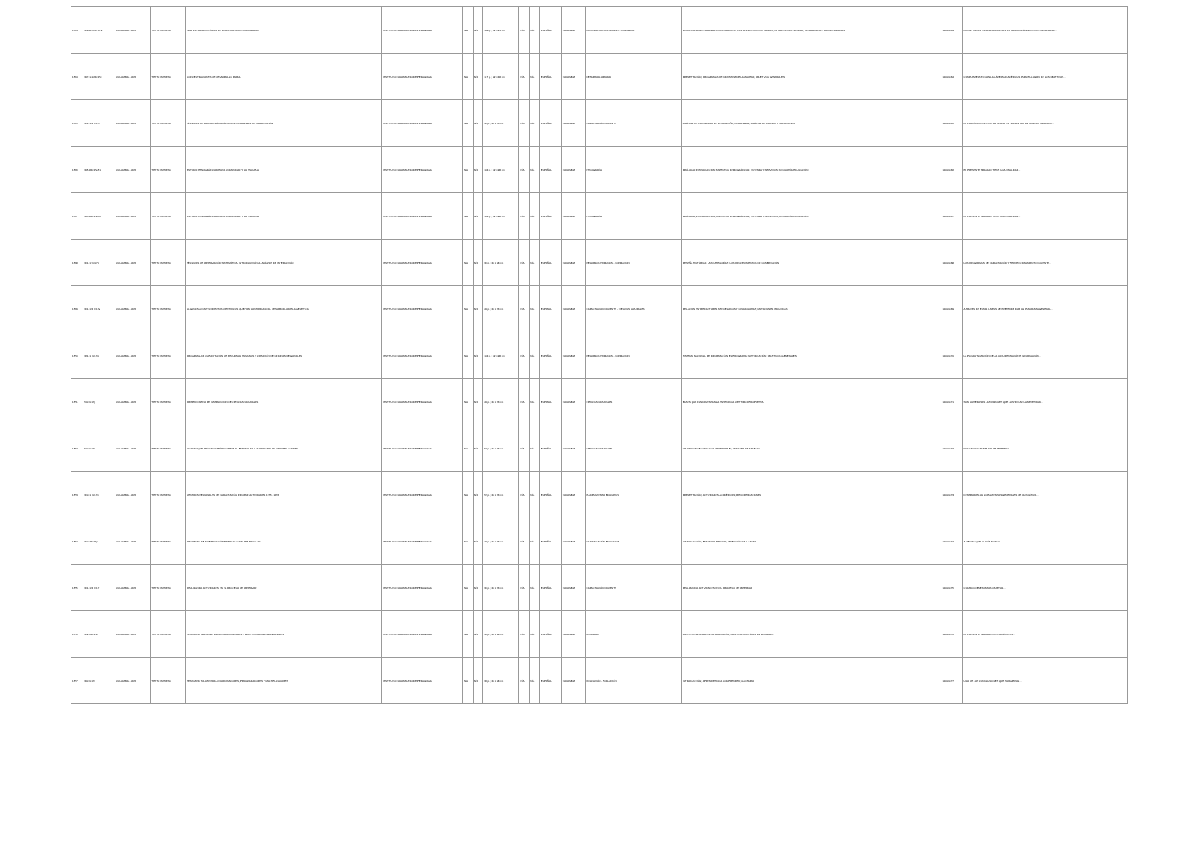| 1563 | 378.86 IC17c5.2 | COLOMBIA - 1978 | TEXTO IMPRESO | TRAYECTORIA HISTÓRICA DE LA UNIVERSIDAD COLOMBIANA | INSTITUTO COLOMBIANO DE PEDAGOGÍA | N/A | N/A | 188 p. ; 22 x 21 cm | N/A | N/A | ESPAÑOL | COLOMBIA | HISTORIA - UNIVERSIDADES - COLOMBIA | LA UNIVERSIDAD COLONIAL; EN EL SIGLO XIX; LOS ELEMENTOS DEL CAMBIO; LA NUEVA UNIVERSIDAD; DESARROLLO Y CONSECUENCIAS | 00001563 | ENTRE TODOS ESTOS CONFLICTOS, CUYA SOLUCIÓN NO PUEDE APLAZARSE... |
| 1564 | 307.1412 IC17c | COLOMBIA - 1978 | TEXTO IMPRESO | CONCENTRACIONES DE DESARROLLO RURAL | INSTITUTO COLOMBIANO DE PEDAGOGÍA | N/A | N/A | 117 p. ; 22 x 28 cm | N/A | N/A | ESPAÑOL | COLOMBIA | DESARROLLO RURAL | PRESENTACIÓN; PROGRAMAS DE INDUSTRIA DE LA MADERA; OBJETIVOS GENERALES | 00001564 | COMPLEMENTAN CON LAS ÁREAS ACADÉMICAS PARA EL LOGRO DE LOS OBJETIVOS... |
| 1565 | 371.122 IC17c | COLOMBIA - 1978 | TEXTO IMPRESO | TÉCNICAS DE SUPERVISIÓN ANÁLISIS DE PROBLEMAS DE CAPACITACIÓN | INSTITUTO COLOMBIANO DE PEDAGOGÍA | N/A | N/A | 35 p. ; 22 x 33 cm | N/A | N/A | ESPAÑOL | COLOMBIA | CAPACITACIÓN DOCENTE | ANÁLISIS DE PROBLEMAS DE DESEMPEÑO; PROBLEMAS; ANÁLISIS DE CAUSAS Y SOLUCIONES | 00001565 | EL PROPÓSITO DE ESTE ARTÍCULO ES PRESENTAR UN MODELO SENCILLO... |
| 1566 | 305.8 IC17e5.1 | COLOMBIA - 1978 | TEXTO IMPRESO | ESTUDIO ETNOGRÁFICO DE UNA COMUNIDAD Y SU ESCUELA | INSTITUTO COLOMBIANO DE PEDAGOGÍA | N/A | N/A | 164 p. ; 22 x 28 cm | N/A | N/A | ESPAÑOL | COLOMBIA | ETNOGRAFÍA | PRÓLOGO; INTRODUCCIÓN; ASPECTOS DEMOGRÁFICOS; VIVIENDA Y SERVICIOS; ECONOMÍA; EDUCACIÓN | 00001566 | EL PRESENTE TRABAJO TIENE UNA FINALIDAD... |
| 1567 | 305.8 IC17e5.2 | COLOMBIA - 1978 | TEXTO IMPRESO | ESTUDIO ETNOGRÁFICO DE UNA COMUNIDAD Y SU ESCUELA | INSTITUTO COLOMBIANO DE PEDAGOGÍA | N/A | N/A | 164 p. ; 22 x 28 cm | N/A | N/A | ESPAÑOL | COLOMBIA | ETNOGRAFÍA | PRÓLOGO; INTRODUCCIÓN; ASPECTOS DEMOGRÁFICOS; VIVIENDA Y SERVICIOS; ECONOMÍA; EDUCACIÓN | 00001567 | EL PRESENTE TRABAJO TIENE UNA FINALIDAD... |
| 1568 | 371.12 IC17t | COLOMBIA - 1978 | TEXTO IMPRESO | TÉCNICAS DE OBSERVACIÓN SISTEMÁTICA, INTRODUCCIÓN AL ANÁLISIS DE INTERACCIÓN | INSTITUTO COLOMBIANO DE PEDAGOGÍA | N/A | N/A | 36 p. ; 22 x 28 cm | N/A | N/A | ESPAÑOL | COLOMBIA | RECURSOS HUMANOS - FORMACIÓN | RESEÑA HISTÓRICA; LAS CATEGORÍAS; LOS PROCEDIMIENTOS DE OBSERVACIÓN | 00001568 | LOS PROGRAMAS DE CAPACITACIÓN Y PERFECCIONAMIENTO DOCENTE... |
| 1569 | 371.122 IC17a | COLOMBIA - 1978 | TEXTO IMPRESO | ALGUNOS ACONTECIMIENTOS CIENTÍFICOS QUE HAN CONTRIBUIDO AL DESARROLLO DE LA GENÉTICA | INSTITUTO COLOMBIANO DE PEDAGOGÍA | N/A | N/A | 43 p. ; 22 x 33 cm | N/A | N/A | ESPAÑOL | COLOMBIA | CAPACITACIÓN DOCENTE - CIENCIAS NATURALES | RELACIÓN ENTRE FACTORES MENDELIANOS Y CROMOSOMAS; MUTACIONES INDUCIDAS | 00001569 | A TRAVÉS DE ESTAS LÍNEAS SE PRETENDE DAR UN PANORAMA GENERAL... |
| 1570 | 331.11 IC17p | COLOMBIA - 1978 | TEXTO IMPRESO | PROGRAMA DE CAPACITACIÓN DE RECURSOS HUMANOS Y CREACIÓN DE OFICINAS REGIONALES | INSTITUTO COLOMBIANO DE PEDAGOGÍA | N/A | N/A | 164 p. ; 22 x 28 cm | N/A | N/A | ESPAÑOL | COLOMBIA | RECURSOS HUMANOS - FORMACIÓN | SISTEMA NACIONAL DE INFORMACIÓN; EL PROGRAMA; JUSTIFICACIÓN; OBJETIVOS GENERALES | 00001570 | LA POCA UTILIZACIÓN DE LA DOCUMENTACIÓN E INFORMACIÓN... |
| 1571 | 500 IC17p | COLOMBIA - 1978 | TEXTO IMPRESO | PRIMER DISEÑO DE INSTRUCCIÓN DE CIENCIAS NATURALES | INSTITUTO COLOMBIANO DE PEDAGOGÍA | N/A | N/A | 43 p. ; 22 x 33 cm | N/A | N/A | ESPAÑOL | COLOMBIA | CIENCIAS NATURALES | BASES QUE FUNDAMENTAN LA ENSEÑANZA CIENTÍFICA PROPUESTA | 00001571 | SON NUMEROSAS LAS RAZONES QUE JUSTIFICAN LA NECESIDAD... |
| 1572 | 500 IC17e | COLOMBIA - 1978 | TEXTO IMPRESO | UN ENFOQUE PRÁCTICO TEÓRICO PARA EL ESTUDIO DE LAS PRINCIPALES INTERRELACIONES | INSTITUTO COLOMBIANO DE PEDAGOGÍA | N/A | N/A | 52 p. ; 22 x 33 cm | N/A | N/A | ESPAÑOL | COLOMBIA | CIENCIAS NATURALES | OBJETIVOS DE CONDUCTA OBSERVABLE; UNIDADES DE TRABAJO | 00001572 | REALIZANDO TRABAJOS DE TERRENO... |
| 1573 | 370.11 IC17c | COLOMBIA - 1978 | TEXTO IMPRESO | CENTROS REGIONALES DE CAPACITACIÓN INFORME ACTIVIDADES 1975 - 1976 | INSTITUTO COLOMBIANO DE PEDAGOGÍA | N/A | N/A | 52 p. ; 22 x 33 cm | N/A | N/A | ESPAÑOL | COLOMBIA | PLANEAMIENTO EDUCATIVO | PRESENTACIÓN; ACTIVIDADES ACADÉMICAS; RECOMENDACIONES | 00001573 | DENTRO DE LOS LINEAMIENTOS GENERALES DE LA POLÍTICA... |
| 1574 | 370.7 IC17p | COLOMBIA - 1978 | TEXTO IMPRESO | PROYECTO DE INVESTIGACIÓN EN EDUCACIÓN PRE-ESCOLAR | INSTITUTO COLOMBIANO DE PEDAGOGÍA | N/A | N/A | 48 p. ; 22 x 33 cm | N/A | N/A | ESPAÑOL | COLOMBIA | INVESTIGACIÓN EDUCATIVA | INTRODUCCIÓN; ESTUDIOS PREVIOS; SELECCIÓN DE LA ZONA | 00001574 | A MEDIDA QUE EL PAÍS AVANZA... |
| 1575 | 371.122 IC17r | COLOMBIA - 1978 | TEXTO IMPRESO | REALIZANDO ACTIVIDADES EN EL PROCESO DE OBSERVAR | INSTITUTO COLOMBIANO DE PEDAGOGÍA | N/A | N/A | 36 p. ; 22 x 33 cm | N/A | N/A | ESPAÑOL | COLOMBIA | CAPACITACIÓN DOCENTE | REALIZANDO ACTIVIDADES EN EL PROCESO DE OBSERVAR | 00001575 | CUANDO OBSERVAMOS OBJETOS... |
| 1576 | 372.6 IC17s | COLOMBIA - 1978 | TEXTO IMPRESO | SEMINARIO NACIONAL PARA COORDINADORES Y MULTIPLICADORES REGIONALES | INSTITUTO COLOMBIANO DE PEDAGOGÍA | N/A | N/A | 30 p. ; 22 x 28 cm | N/A | N/A | ESPAÑOL | COLOMBIA | LENGUAJE | OBJETIVO GENERAL DE LA EDUCACIÓN; OBJETIVOS DEL ÁREA DE LENGUAJE | 00001576 | EL PRESENTE TRABAJO ES UNA SÍNTESIS... |
| 1577 | 300 IC17s | COLOMBIA - 1978 | TEXTO IMPRESO | SEMINARIO TALLER PARA COORDINADORES, PROGRAMADORES Y MULTIPLICADORES | INSTITUTO COLOMBIANO DE PEDAGOGÍA | N/A | N/A | 38 p. ; 22 x 28 cm | N/A | N/A | ESPAÑOL | COLOMBIA | EDUCACIÓN - POBLACIÓN | INTRODUCCIÓN; APRENDIENDO A COMPRENDER; GLOSARIO | 00001577 | UNO DE LOS CONCLUSIONES QUE SURGIERON... |